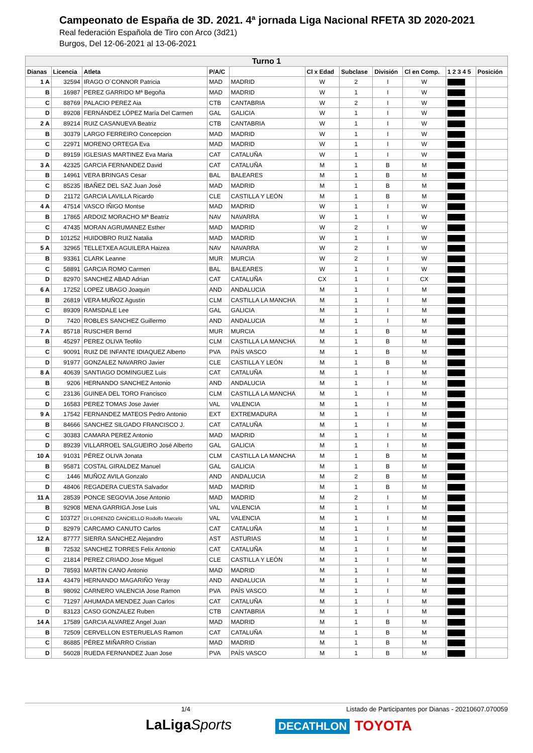Campeonato de España de 3D. 2021. 4ª jornada Liga Nacional RFETA 3D 2020-2021
Real federación Española de Tiro con Arco (3d21)
Burgos, Del 12-06-2021 al 13-06-2021
| Turno 1 | | | | | | | | | | |
| --- | --- | --- | --- | --- | --- | --- | --- | --- | --- | --- |
| Dianas | Licencia | Atleta | P/A/C | | Cl x Edad | Subclase | División | Cl en Comp. | 1 2 3 4 5 | Posición |
| 1 A | 32594 | IRAGO O´CONNOR Patricia | MAD | MADRID | W | 2 | I | W | █████ | |
| B | 16987 | PEREZ GARRIDO Mª Begoña | MAD | MADRID | W | 1 | I | W | █████ | |
| C | 88769 | PALACIO PEREZ Aia | CTB | CANTABRIA | W | 2 | I | W | █████ | |
| D | 89208 | FERNÁNDEZ LÓPEZ María Del Carmen | GAL | GALICIA | W | 1 | I | W | █████ | |
| 2 A | 89214 | RUIZ CASANUEVA Beatriz | CTB | CANTABRIA | W | 1 | I | W | █████ | |
| B | 30379 | LARGO FERREIRO Concepcion | MAD | MADRID | W | 1 | I | W | █████ | |
| C | 22971 | MORENO ORTEGA Eva | MAD | MADRID | W | 1 | I | W | █████ | |
| D | 89159 | IGLESIAS MARTINEZ Eva Maria | CAT | CATALUÑA | W | 1 | I | W | █████ | |
| 3 A | 42325 | GARCIA FERNANDEZ David | CAT | CATALUÑA | M | 1 | B | M | █████ | |
| B | 14961 | VERA BRINGAS Cesar | BAL | BALEARES | M | 1 | B | M | █████ | |
| C | 85235 | IBAÑEZ DEL SAZ Juan José | MAD | MADRID | M | 1 | B | M | █████ | |
| D | 21172 | GARCIA LAVILLA Ricardo | CLE | CASTILLA Y LEÓN | M | 1 | B | M | █████ | |
| 4 A | 47514 | VASCO IÑIGO Montse | MAD | MADRID | W | 1 | I | W | █████ | |
| B | 17865 | ARDOIZ MORACHO Mª Beatriz | NAV | NAVARRA | W | 1 | I | W | █████ | |
| C | 47435 | MORAN AGRUMANEZ Esther | MAD | MADRID | W | 2 | I | W | █████ | |
| D | 101252 | HUIDOBRO RUIZ Natalia | MAD | MADRID | W | 1 | I | W | █████ | |
| 5 A | 32965 | TELLETXEA AGUILERA Haizea | NAV | NAVARRA | W | 2 | I | W | █████ | |
| B | 93361 | CLARK Leanne | MUR | MURCIA | W | 2 | I | W | █████ | |
| C | 58891 | GARCIA ROMO Carmen | BAL | BALEARES | W | 1 | I | W | █████ | |
| D | 82970 | SANCHEZ ABAD Adrian | CAT | CATALUÑA | CX | 1 | I | CX | █████ | |
| 6 A | 17252 | LOPEZ UBAGO Joaquin | AND | ANDALUCIA | M | 1 | I | M | █████ | |
| B | 26819 | VERA MUÑOZ Agustin | CLM | CASTILLA LA MANCHA | M | 1 | I | M | █████ | |
| C | 89309 | RAMSDALE Lee | GAL | GALICIA | M | 1 | I | M | █████ | |
| D | 7420 | ROBLES SANCHEZ Guillermo | AND | ANDALUCIA | M | 1 | I | M | █████ | |
| 7 A | 85718 | RUSCHER Bernd | MUR | MURCIA | M | 1 | B | M | █████ | |
| B | 45297 | PEREZ OLIVA Teofilo | CLM | CASTILLA LA MANCHA | M | 1 | B | M | █████ | |
| C | 90091 | RUIZ DE INFANTE IDIAQUEZ Alberto | PVA | PAÍS VASCO | M | 1 | B | M | █████ | |
| D | 91977 | GONZALEZ NAVARRO Javier | CLE | CASTILLA Y LEÓN | M | 1 | B | M | █████ | |
| 8 A | 40639 | SANTIAGO DOMINGUEZ Luis | CAT | CATALUÑA | M | 1 | I | M | █████ | |
| B | 9206 | HERNANDO SANCHEZ Antonio | AND | ANDALUCIA | M | 1 | I | M | █████ | |
| C | 23136 | GUINEA DEL TORO Francisco | CLM | CASTILLA LA MANCHA | M | 1 | I | M | █████ | |
| D | 16583 | PEREZ TOMAS Jose Javier | VAL | VALENCIA | M | 1 | I | M | █████ | |
| 9 A | 17542 | FERNANDEZ MATEOS Pedro Antonio | EXT | EXTREMADURA | M | 1 | I | M | █████ | |
| B | 84666 | SANCHEZ SILGADO FRANCISCO J. | CAT | CATALUÑA | M | 1 | I | M | █████ | |
| C | 30383 | CAMARA PEREZ Antonio | MAD | MADRID | M | 1 | I | M | █████ | |
| D | 89239 | VILLARROEL SALGUEIRO José Alberto | GAL | GALICIA | M | 1 | I | M | █████ | |
| 10 A | 91031 | PÉREZ OLIVA Jonata | CLM | CASTILLA LA MANCHA | M | 1 | B | M | █████ | |
| B | 95871 | COSTAL GIRALDEZ Manuel | GAL | GALICIA | M | 1 | B | M | █████ | |
| C | 1446 | MUÑOZ AVILA Gonzalo | AND | ANDALUCIA | M | 2 | B | M | █████ | |
| D | 48406 | REGADERA CUESTA Salvador | MAD | MADRID | M | 1 | B | M | █████ | |
| 11 A | 28539 | PONCE SEGOVIA Jose Antonio | MAD | MADRID | M | 2 | I | M | █████ | |
| B | 92908 | MENA GARRIGA Jose Luis | VAL | VALENCIA | M | 1 | I | M | █████ | |
| C | 103727 | DI LORENZO CANCIELLO Rodolfo Marcelo | VAL | VALENCIA | M | 1 | I | M | █████ | |
| D | 82979 | CARCAMO CANUTO Carlos | CAT | CATALUÑA | M | 1 | I | M | █████ | |
| 12 A | 87777 | SIERRA SANCHEZ Alejandro | AST | ASTURIAS | M | 1 | I | M | █████ | |
| B | 72532 | SANCHEZ TORRES Felix Antonio | CAT | CATALUÑA | M | 1 | I | M | █████ | |
| C | 21814 | PEREZ CRIADO Jose Miguel | CLE | CASTILLA Y LEÓN | M | 1 | I | M | █████ | |
| D | 78593 | MARTIN CANO Antonio | MAD | MADRID | M | 1 | I | M | █████ | |
| 13 A | 43479 | HERNANDO MAGARIÑO Yeray | AND | ANDALUCIA | M | 1 | I | M | █████ | |
| B | 98092 | CARNERO VALENCIA Jose Ramon | PVA | PAÍS VASCO | M | 1 | I | M | █████ | |
| C | 71297 | AHUMADA MENDEZ Juan Carlos | CAT | CATALUÑA | M | 1 | I | M | █████ | |
| D | 83123 | CASO GONZALEZ Ruben | CTB | CANTABRIA | M | 1 | I | M | █████ | |
| 14 A | 17589 | GARCIA ALVAREZ Angel Juan | MAD | MADRID | M | 1 | B | M | █████ | |
| B | 72509 | CERVELLON ESTERUELAS Ramon | CAT | CATALUÑA | M | 1 | B | M | █████ | |
| C | 86885 | PÉREZ MIÑARRO Cristian | MAD | MADRID | M | 1 | B | M | █████ | |
| D | 56028 | RUEDA FERNANDEZ Juan Jose | PVA | PAÍS VASCO | M | 1 | B | M | █████ | |
1/4 Listado de Participantes por Dianas - 20210607.070059
LaLigaSports DECATHLON TOYOTA